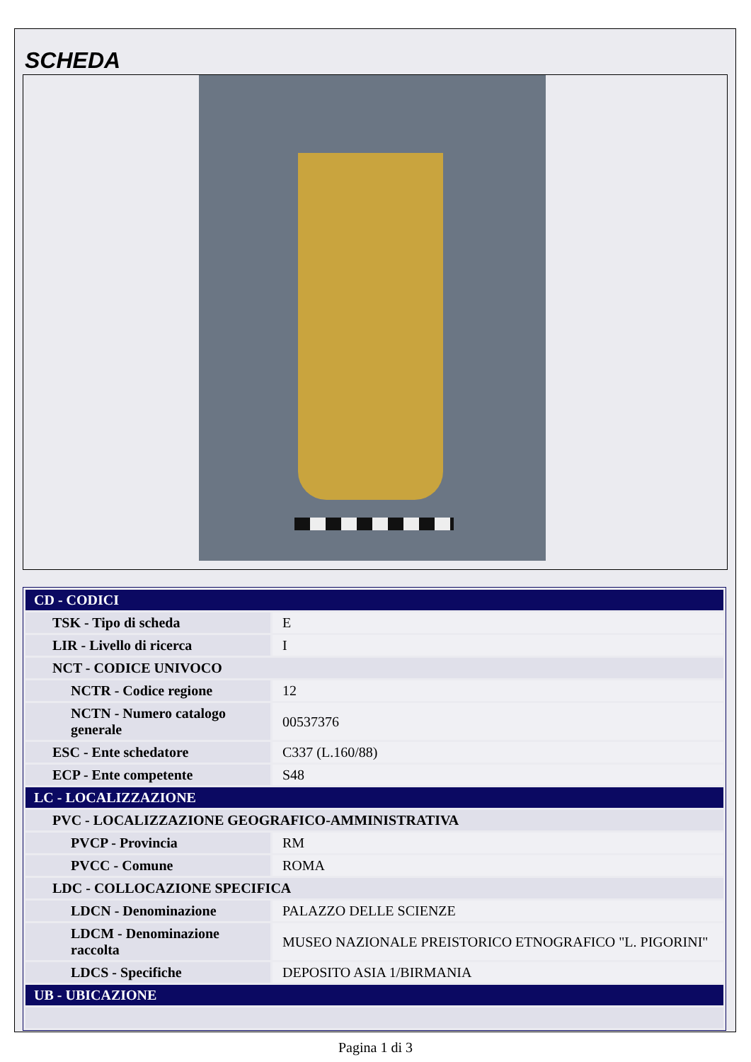SCHEDA
| CD - CODICI | |
| TSK - Tipo di scheda | E |
| LIR - Livello di ricerca | I |
| NCT - CODICE UNIVOCO | |
| NCTR - Codice regione | 12 |
| NCTN - Numero catalogo generale | 00537376 |
| ESC - Ente schedatore | C337 (L.160/88) |
| ECP - Ente competente | S48 |
| LC - LOCALIZZAZIONE | |
| PVC - LOCALIZZAZIONE GEOGRAFICO-AMMINISTRATIVA | |
| PVCP - Provincia | RM |
| PVCC - Comune | ROMA |
| LDC - COLLOCAZIONE SPECIFICA | |
| LDCN - Denominazione | PALAZZO DELLE SCIENZE |
| LDCM - Denominazione raccolta | MUSEO NAZIONALE PREISTORICO ETNOGRAFICO "L. PIGORINI" |
| LDCS - Specifiche | DEPOSITO ASIA 1/BIRMANIA |
| UB - UBICAZIONE | |
Pagina 1 di 3